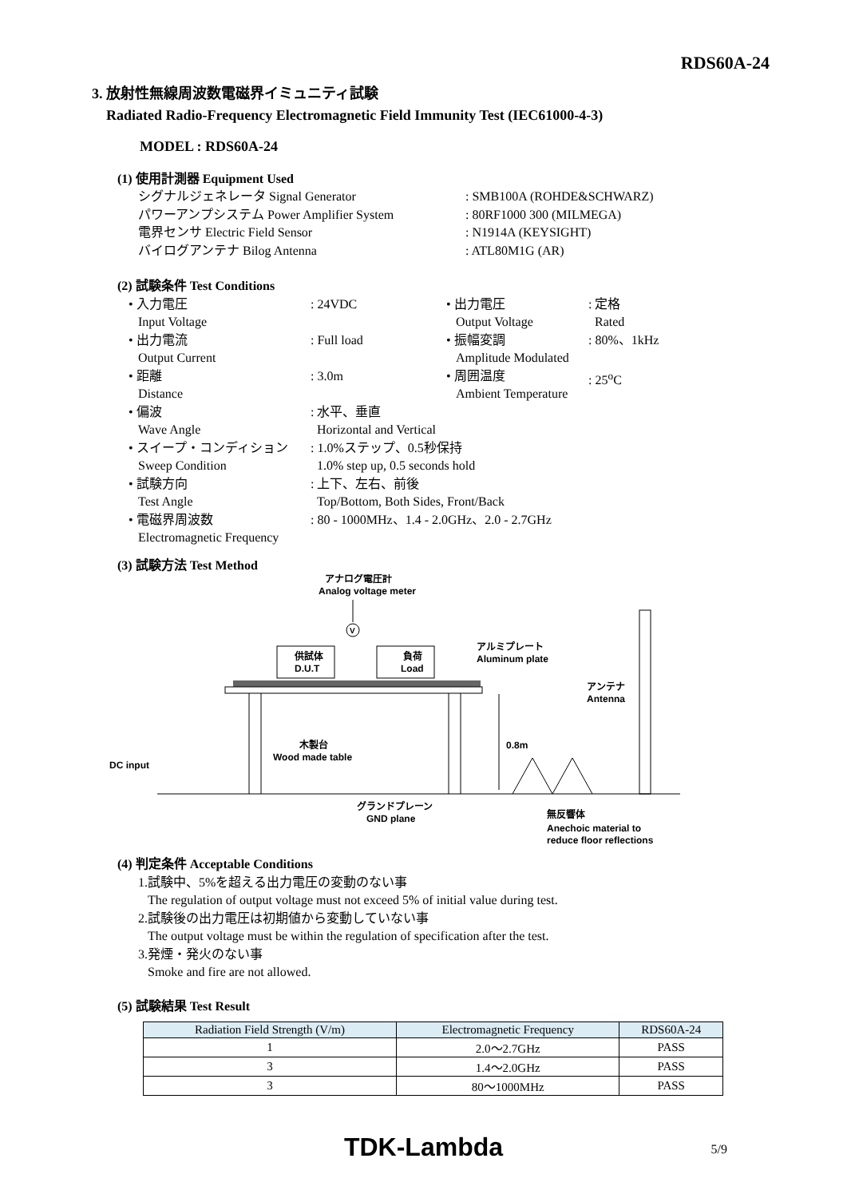RDS60A-24
3. 放射性無線周波数電磁界イミュニティ試験
Radiated Radio-Frequency Electromagnetic Field Immunity Test (IEC61000-4-3)
MODEL : RDS60A-24
(1) 使用計測器 Equipment Used
| シグナルジェネレータ Signal Generator | : SMB100A (ROHDE&SCHWARZ) |
| パワーアンプシステム Power Amplifier System | : 80RF1000 300 (MILMEGA) |
| 電界センサ Electric Field Sensor | : N1914A (KEYSIGHT) |
| バイログアンテナ Bilog Antenna | : ATL80M1G (AR) |
(2) 試験条件 Test Conditions
| • 入力電圧 Input Voltage | : 24VDC | • 出力電圧 Output Voltage | : 定格 Rated |
| • 出力電流 Output Current | : Full load | • 振幅変調 Amplitude Modulated | : 80%、1kHz |
| • 距離 Distance | : 3.0m | • 周囲温度 Ambient Temperature | : 25<sup>o</sup>C |
| • 偏波 Wave Angle | : 水平、垂直 Horizontal and Vertical | | |
| • スイープ・コンディション Sweep Condition | : 1.0%ステップ、0.5秒保持 1.0% step up, 0.5 seconds hold | | |
| • 試験方向 Test Angle | : 上下、左右、前後 Top/Bottom, Both Sides, Front/Back | | |
| • 電磁界周波数 Electromagnetic Frequency | : 80 - 1000MHz、1.4 - 2.0GHz、2.0 - 2.7GHz | | |
(3) 試験方法 Test Method
アナログ電圧計
Analog voltage meter
V
供試体
D.U.T
負荷
Load
アルミプレート
Aluminum plate
木製台
Wood made table
DC input
0.8m
アンテナ
Antenna
グランドプレーン
GND plane
無反響体
Anechoic material to
reduce floor reflections
(4) 判定条件 Acceptable Conditions
1.試験中、5%を超える出力電圧の変動のない事
The regulation of output voltage must not exceed 5% of initial value during test.
2.試験後の出力電圧は初期値から変動していない事
The output voltage must be within the regulation of specification after the test.
3.発煙・発火のない事
Smoke and fire are not allowed.
(5) 試験結果 Test Result
| Radiation Field Strength (V/m) | Electromagnetic Frequency | RDS60A-24 |
| --- | --- | --- |
| 1 | 2.0～2.7GHz | PASS |
| 3 | 1.4～2.0GHz | PASS |
| 3 | 80～1000MHz | PASS |
TDK-Lambda 5/9